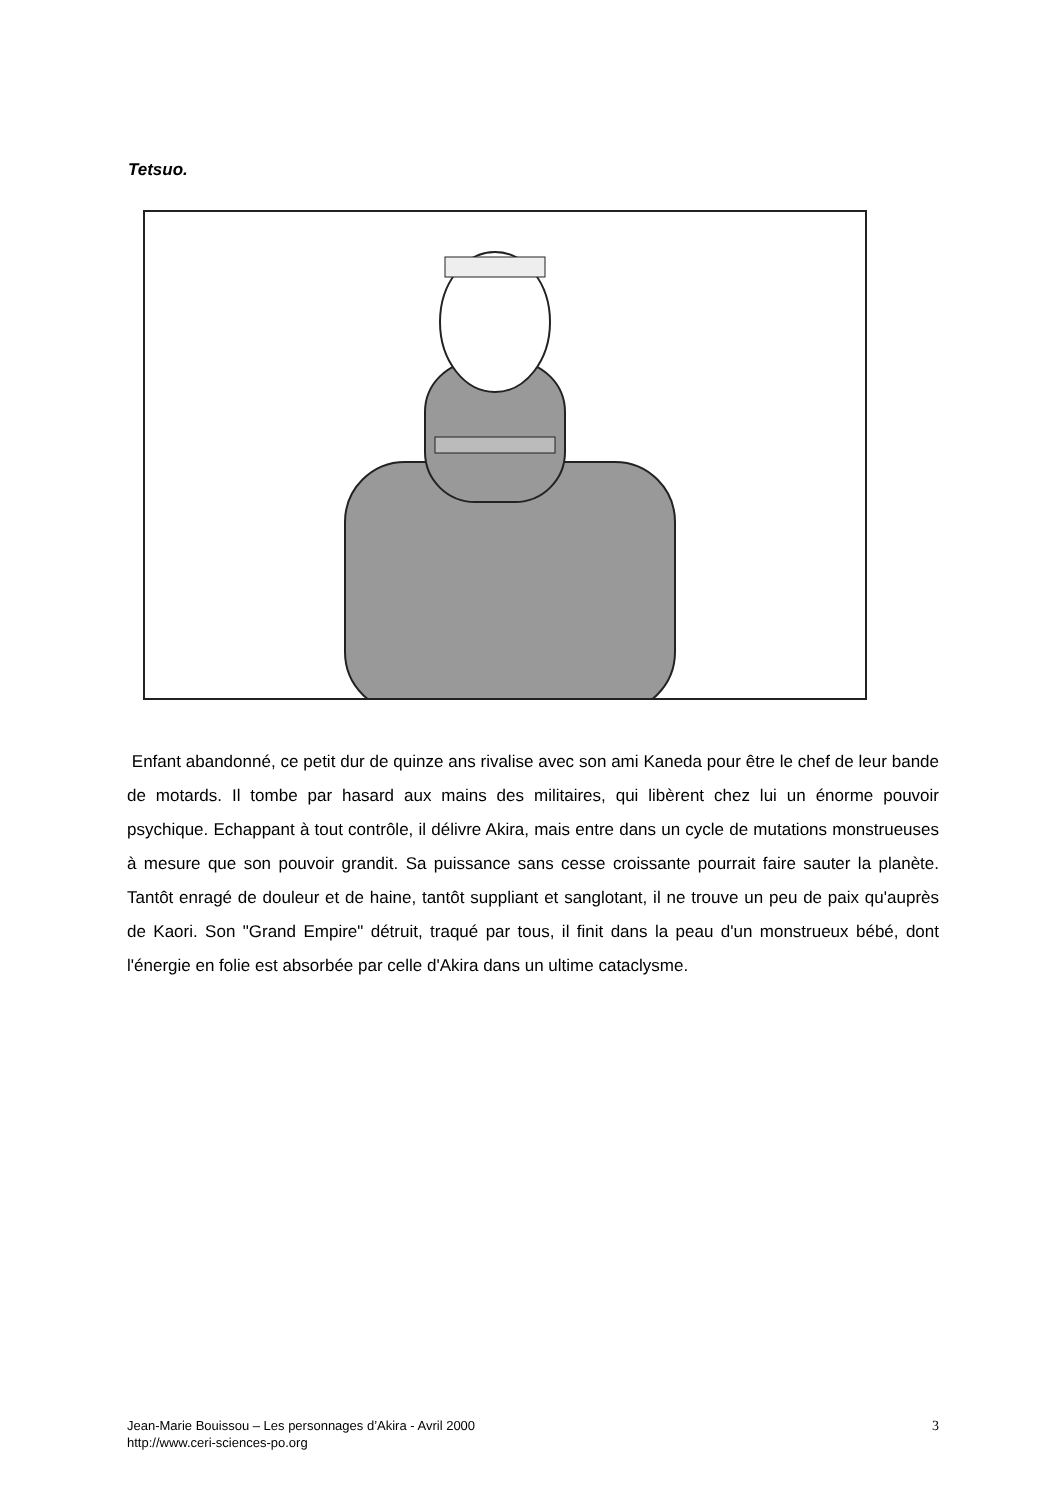Tetsuo.
Enfant abandonné, ce petit dur de quinze ans rivalise avec son ami Kaneda pour être le chef de leur bande de motards. Il tombe par hasard aux mains des militaires, qui libèrent chez lui un énorme pouvoir psychique. Echappant à tout contrôle, il délivre Akira, mais entre dans un cycle de mutations monstrueuses à mesure que son pouvoir grandit. Sa puissance sans cesse croissante pourrait faire sauter la planète. Tantôt enragé de douleur et de haine, tantôt suppliant et sanglotant, il ne trouve un peu de paix qu'auprès de Kaori. Son "Grand Empire" détruit, traqué par tous, il finit dans la peau d'un monstrueux bébé, dont l'énergie en folie est absorbée par celle d'Akira dans un ultime cataclysme.
Jean-Marie Bouissou – Les personnages d’Akira - Avril 2000
http://www.ceri-sciences-po.org
3